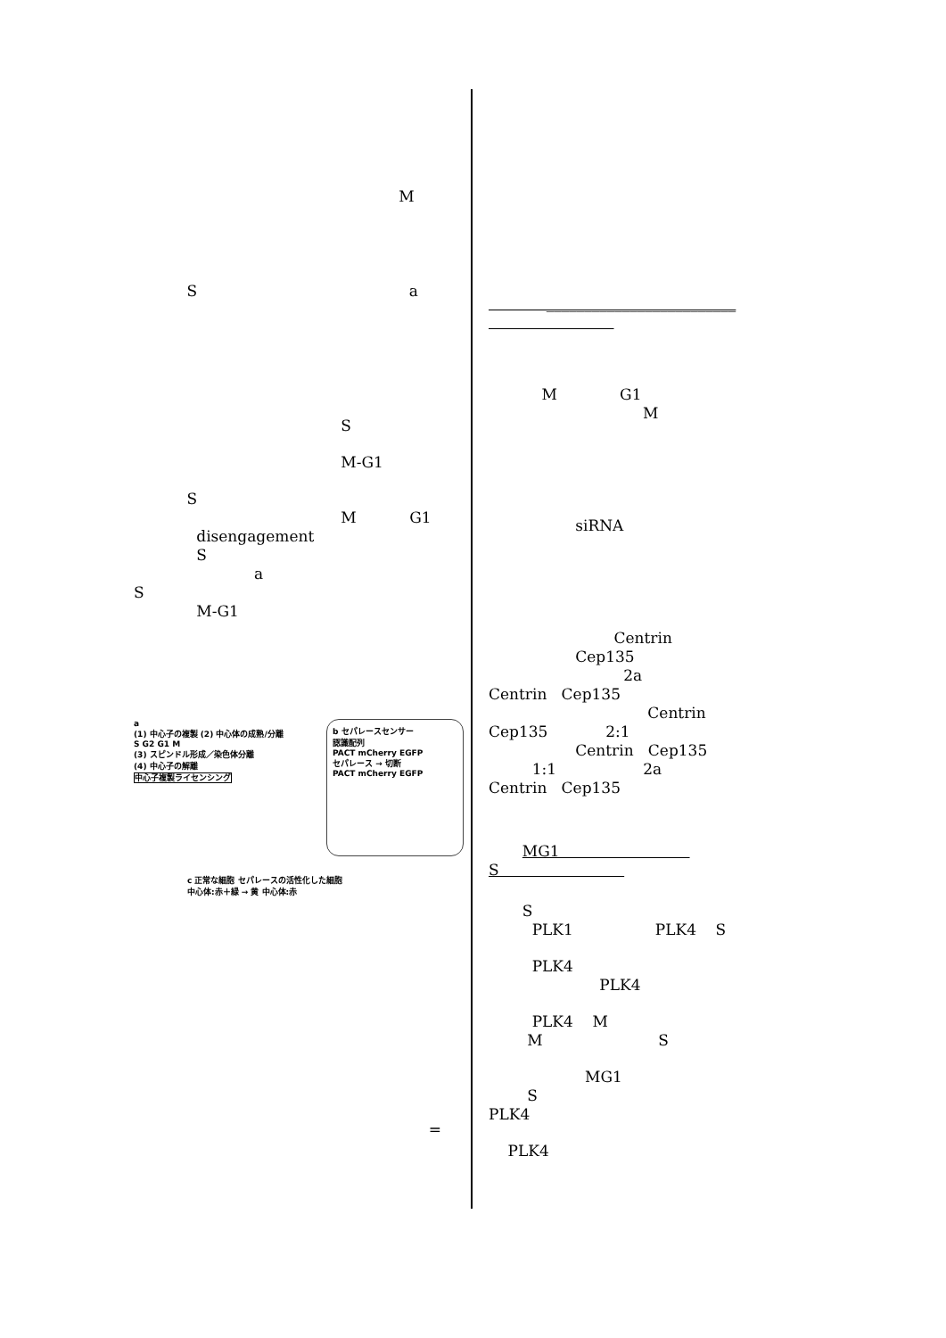M
S a
S
M-G1
S
M G1
disengagement
S
a
S
M-G1
b セパレースセンサー
認識配列
PACT mCherry EGFP
セパレース → 切断
PACT mCherry EGFP
a
(1) 中心子の複製 (2) 中心体の成熟/分離
S G2 G1 M
(3) スピンドル形成／染色体分離
(4) 中心子の解離
中心子複製ライセンシング
c 正常な細胞 セパレースの活性化した細胞
中心体:赤＋緑 → 黄 中心体:赤
=
_________________________
M G1
M
siRNA
Centrin
Cep135
2a
Centrin Cep135
Centrin
Cep135 2:1
Centrin Cep135
1:1 2a
Centrin Cep135
MG1
S
S
PLK1 PLK4 S
PLK4
PLK4
PLK4 M
M S
MG1
S
PLK4
PLK4